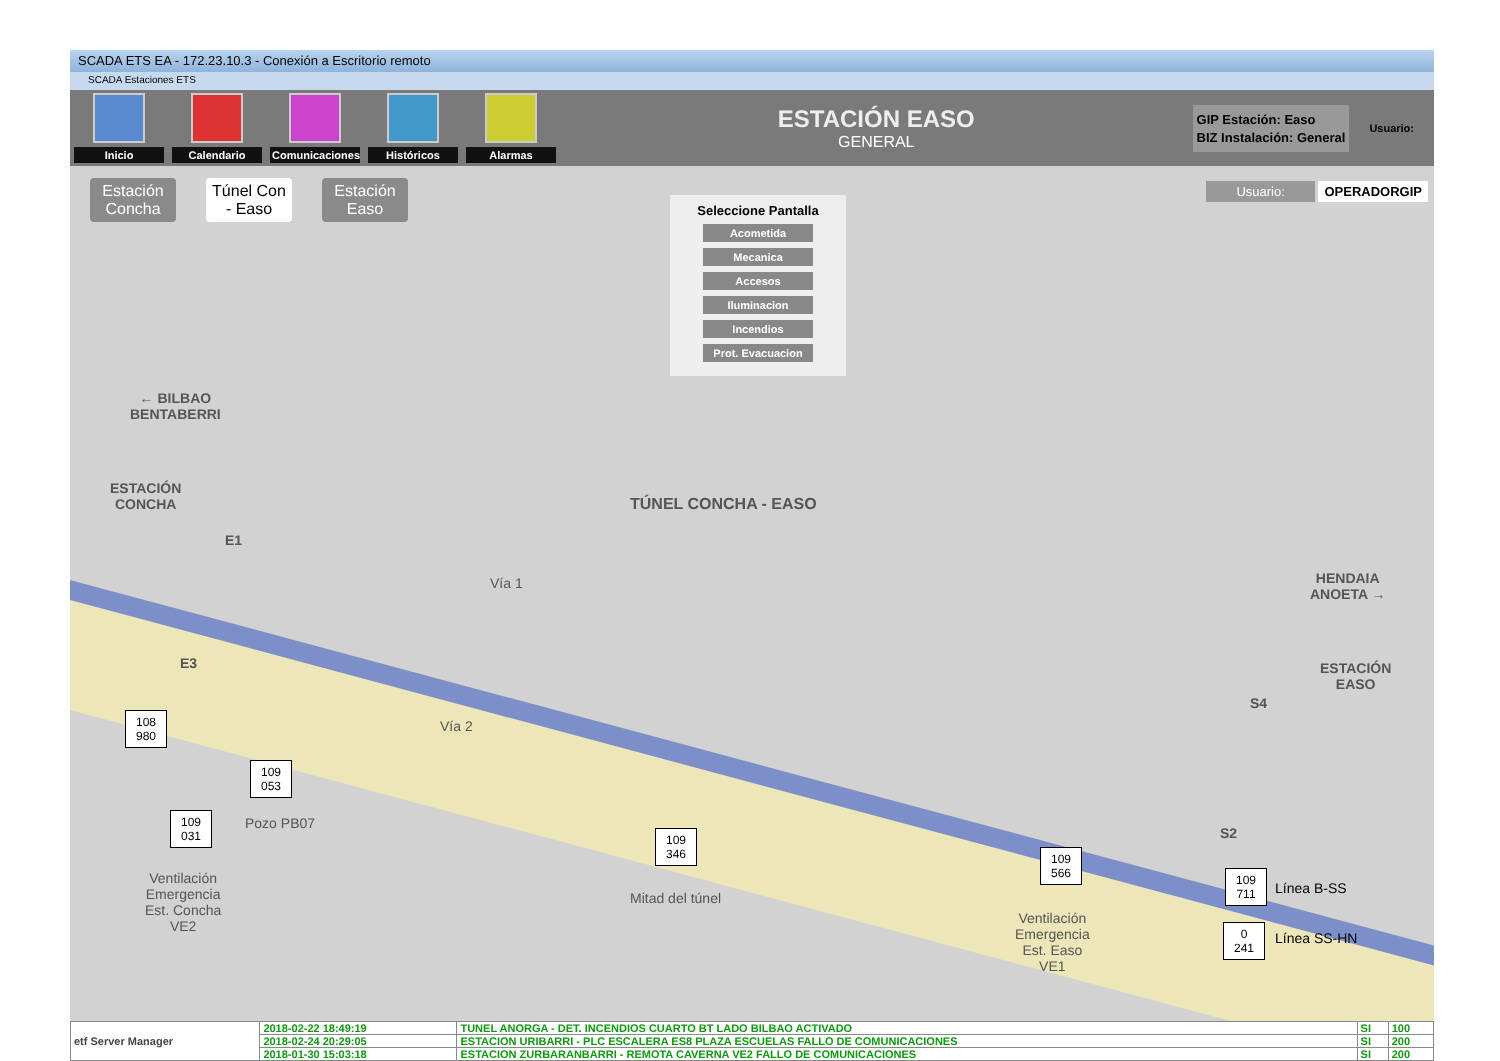SCADA ETS EA - 172.23.10.3 - Conexión a Escritorio remoto
SCADA Estaciones ETS
Inicio Calendario
Comunicaciones
Históricos Alarmas
ESTACIÓN EASO
GENERAL
GIP Estación: Easo
BIZ Instalación: General
Usuario:
Estación Concha Túnel Con - Easo Estación Easo
Seleccione Pantalla
Acometida
Mecanica
Accesos
Iluminacion
Incendios
Prot. Evacuacion
Usuario: OPERADORGIP
← BILBAO
BENTABERRI
ESTACIÓN
CONCHA
TÚNEL CONCHA - EASO
HENDAIA
ANOETA →
ESTACIÓN
EASO
E1
E3
S4
S2
Vía 1
Vía 2
108
980
109
053
Pozo PB07
109
031
Ventilación
Emergencia
Est. Concha
VE2
109
346
Mitad del túnel
109
566
Ventilación
Emergencia
Est. Easo
VE1
109
711
Línea B-SS
0
241
Línea SS-HN
| etf Server Manager | 2018-02-22 18:49:19 | TUNEL ANORGA - DET. INCENDIOS CUARTO BT LADO BILBAO ACTIVADO | SI | 100 |
| | 2018-02-24 20:29:05 | ESTACION URIBARRI - PLC ESCALERA ES8 PLAZA ESCUELAS FALLO DE COMUNICACIONES | SI | 200 |
| | 2018-01-30 15:03:18 | ESTACION ZURBARANBARRI - REMOTA CAVERNA VE2 FALLO DE COMUNICACIONES | SI | 200 |